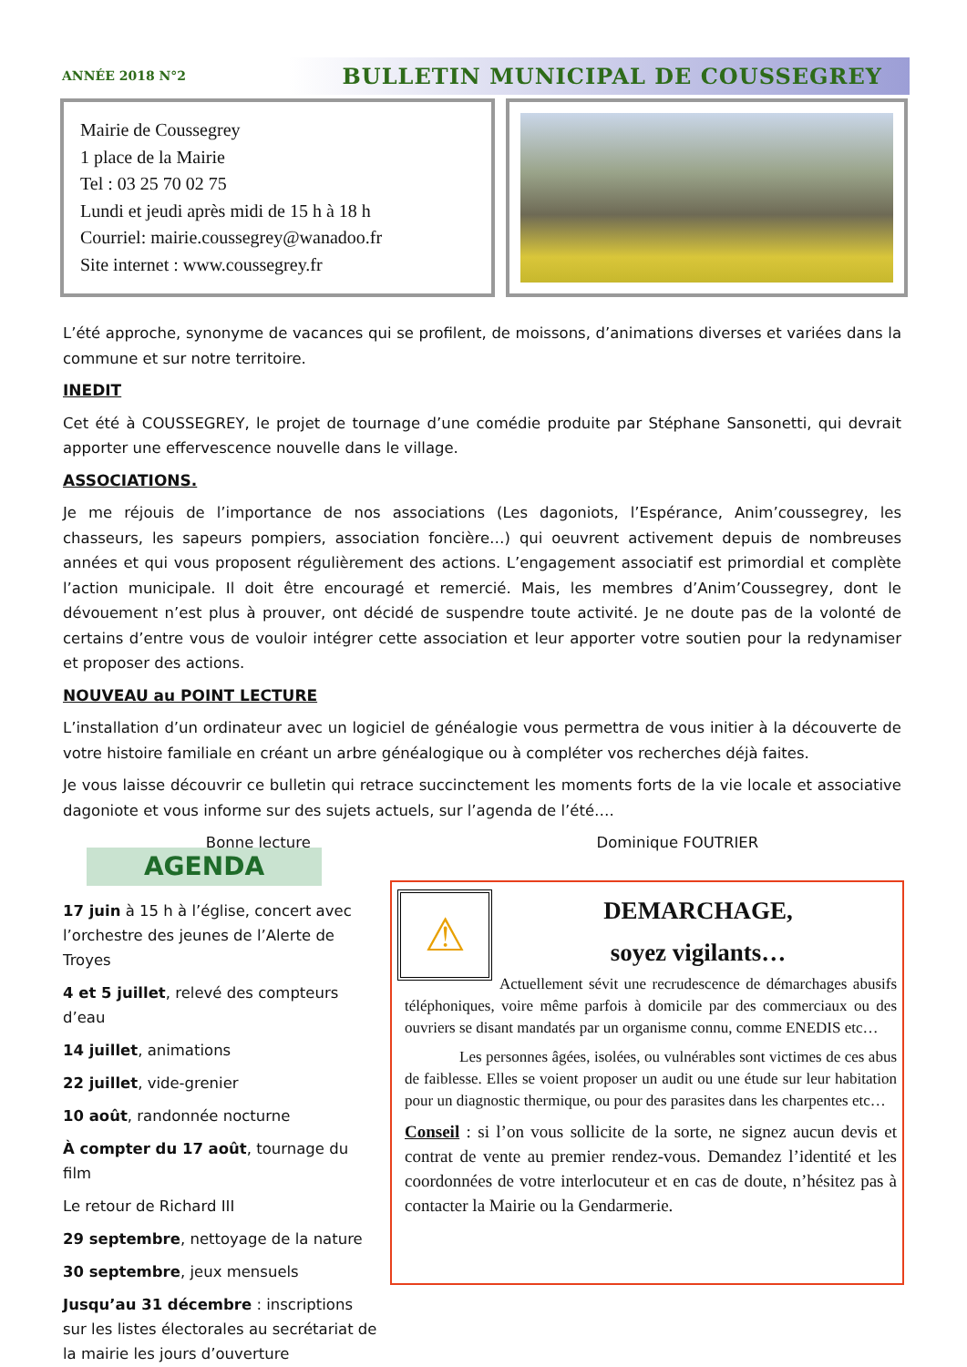ANNÉE 2018 N°2 BULLETIN MUNICIPAL DE COUSSEGREY
Mairie de Coussegrey
1 place de la Mairie
Tel : 03 25 70 02 75
Lundi et jeudi après midi de 15 h à 18 h
Courriel: mairie.coussegrey@wanadoo.fr
Site internet : www.coussegrey.fr
L’été approche, synonyme de vacances qui se profilent, de moissons, d’animations diverses et variées dans la commune et sur notre territoire.
INEDIT
Cet été à COUSSEGREY, le projet de tournage d’une comédie produite par Stéphane Sansonetti, qui devrait apporter une effervescence nouvelle dans le village.
ASSOCIATIONS.
Je me réjouis de l’importance de nos associations (Les dagoniots, l’Espérance, Anim’coussegrey, les chasseurs, les sapeurs pompiers, association foncière…) qui oeuvrent activement depuis de nombreuses années et qui vous proposent régulièrement des actions. L’engagement associatif est primordial et complète l’action municipale. Il doit être encouragé et remercié. Mais, les membres d’Anim’Coussegrey, dont le dévouement n’est plus à prouver, ont décidé de suspendre toute activité. Je ne doute pas de la volonté de certains d’entre vous de vouloir intégrer cette association et leur apporter votre soutien pour la redynamiser et proposer des actions.
NOUVEAU au POINT LECTURE
L’installation d’un ordinateur avec un logiciel de généalogie vous permettra de vous initier à la découverte de votre histoire familiale en créant un arbre généalogique ou à compléter vos recherches déjà faites.
Je vous laisse découvrir ce bulletin qui retrace succinctement les moments forts de la vie locale et associative dagoniote et vous informe sur des sujets actuels, sur l’agenda de l’été….
Bonne lecture Dominique FOUTRIER
AGENDA
17 juin à 15 h à l’église, concert avec l’orchestre des jeunes de l’Alerte de Troyes
4 et 5 juillet, relevé des compteurs d’eau
14 juillet, animations
22 juillet, vide-grenier
10 août, randonnée nocturne
À compter du 17 août, tournage du film
Le retour de Richard III
29 septembre, nettoyage de la nature
30 septembre, jeux mensuels
Jusqu’au 31 décembre : inscriptions sur les listes électorales au secrétariat de la mairie les jours d’ouverture
⚠
DEMARCHAGE,
soyez vigilants…
Actuellement sévit une recrudescence de démarchages abusifs téléphoniques, voire même parfois à domicile par des commerciaux ou des ouvriers se disant mandatés par un organisme connu, comme ENEDIS etc…
Les personnes âgées, isolées, ou vulnérables sont victimes de ces abus de faiblesse. Elles se voient proposer un audit ou une étude sur leur habitation pour un diagnostic thermique, ou pour des parasites dans les charpentes etc…
Conseil : si l’on vous sollicite de la sorte, ne signez aucun devis et contrat de vente au premier rendez-vous. Demandez l’identité et les coordonnées de votre interlocuteur et en cas de doute, n’hésitez pas à contacter la Mairie ou la Gendarmerie.